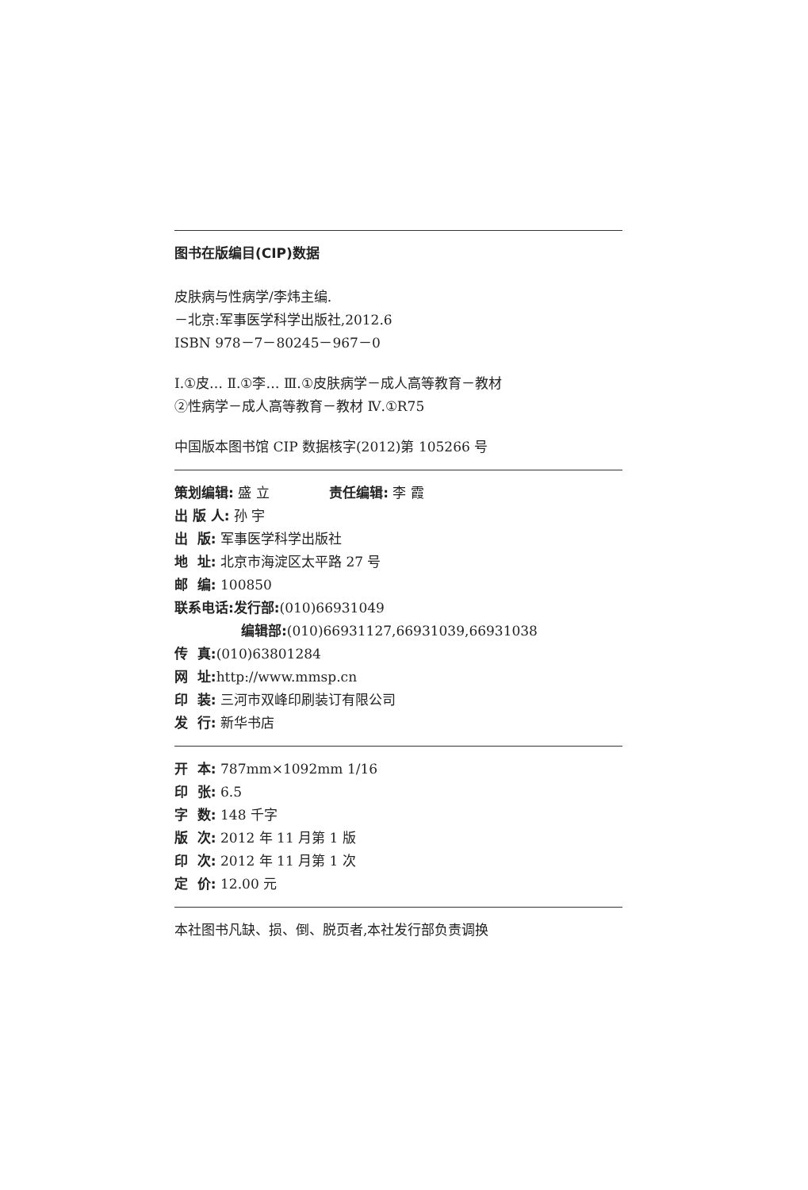图书在版编目(CIP)数据
皮肤病与性病学/李炜主编.
－北京:军事医学科学出版社,2012.6
ISBN 978－7－80245－967－0
Ⅰ.①皮… Ⅱ.①李… Ⅲ.①皮肤病学－成人高等教育－教材
②性病学－成人高等教育－教材 Ⅳ.①R75
中国版本图书馆 CIP 数据核字(2012)第 105266 号
策划编辑: 盛 立 责任编辑: 李 霞
出 版 人: 孙 宇
出 版: 军事医学科学出版社
地 址: 北京市海淀区太平路 27 号
邮 编: 100850
联系电话:发行部:(010)66931049
编辑部:(010)66931127,66931039,66931038
传 真:(010)63801284
网 址: http://www.mmsp.cn
印 装: 三河市双峰印刷装订有限公司
发 行: 新华书店
开 本: 787mm×1092mm 1/16
印 张: 6.5
字 数: 148 千字
版 次: 2012 年 11 月第 1 版
印 次: 2012 年 11 月第 1 次
定 价: 12.00 元
本社图书凡缺、损、倒、脱页者,本社发行部负责调换